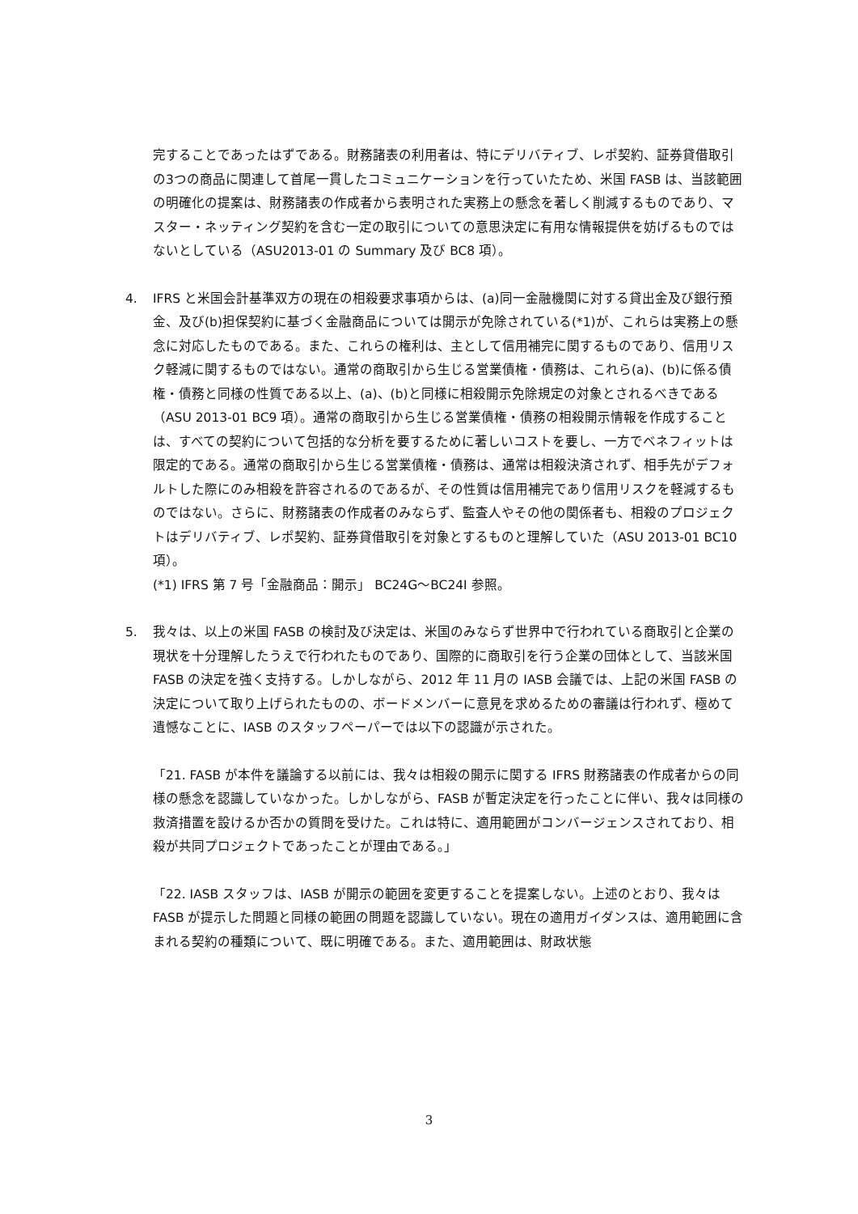完することであったはずである。財務諸表の利用者は、特にデリバティブ、レポ契約、証券貸借取引の3つの商品に関連して首尾一貫したコミュニケーションを行っていたため、米国 FASB は、当該範囲の明確化の提案は、財務諸表の作成者から表明された実務上の懸念を著しく削減するものであり、マスター・ネッティング契約を含む一定の取引についての意思決定に有用な情報提供を妨げるものではないとしている（ASU2013-01 の Summary 及び BC8 項）。
4. IFRS と米国会計基準双方の現在の相殺要求事項からは、(a)同一金融機関に対する貸出金及び銀行預金、及び(b)担保契約に基づく金融商品については開示が免除されている(*1)が、これらは実務上の懸念に対応したものである。また、これらの権利は、主として信用補完に関するものであり、信用リスク軽減に関するものではない。通常の商取引から生じる営業債権・債務は、これら(a)、(b)に係る債権・債務と同様の性質である以上、(a)、(b)と同様に相殺開示免除規定の対象とされるべきである（ASU 2013-01 BC9 項）。通常の商取引から生じる営業債権・債務の相殺開示情報を作成することは、すべての契約について包括的な分析を要するために著しいコストを要し、一方でベネフィットは限定的である。通常の商取引から生じる営業債権・債務は、通常は相殺決済されず、相手先がデフォルトした際にのみ相殺を許容されるのであるが、その性質は信用補完であり信用リスクを軽減するものではない。さらに、財務諸表の作成者のみならず、監査人やその他の関係者も、相殺のプロジェクトはデリバティブ、レポ契約、証券貸借取引を対象とするものと理解していた（ASU 2013-01 BC10 項）。
(*1) IFRS 第 7 号「金融商品：開示」 BC24G～BC24I 参照。
5. 我々は、以上の米国 FASB の検討及び決定は、米国のみならず世界中で行われている商取引と企業の現状を十分理解したうえで行われたものであり、国際的に商取引を行う企業の団体として、当該米国 FASB の決定を強く支持する。しかしながら、2012 年 11 月の IASB 会議では、上記の米国 FASB の決定について取り上げられたものの、ボードメンバーに意見を求めるための審議は行われず、極めて遺憾なことに、IASB のスタッフペーパーでは以下の認識が示された。
「21. FASB が本件を議論する以前には、我々は相殺の開示に関する IFRS 財務諸表の作成者からの同様の懸念を認識していなかった。しかしながら、FASB が暫定決定を行ったことに伴い、我々は同様の救済措置を設けるか否かの質問を受けた。これは特に、適用範囲がコンバージェンスされており、相殺が共同プロジェクトであったことが理由である。」
「22. IASB スタッフは、IASB が開示の範囲を変更することを提案しない。上述のとおり、我々は FASB が提示した問題と同様の範囲の問題を認識していない。現在の適用ガイダンスは、適用範囲に含まれる契約の種類について、既に明確である。また、適用範囲は、財政状態
3